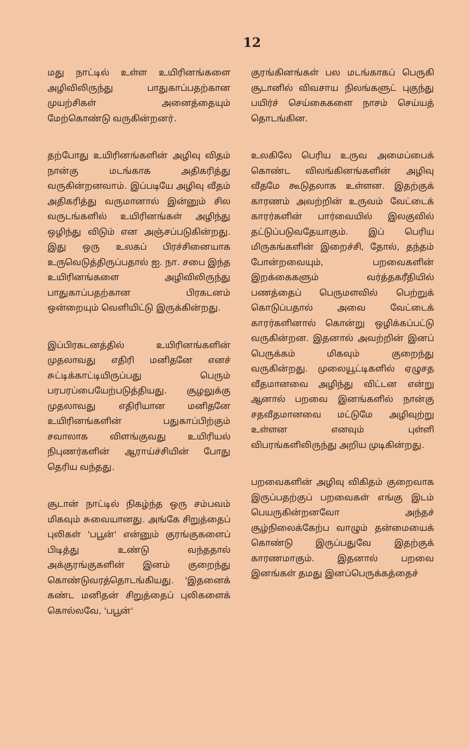12
மது நாட்டில் உள்ள உயிரினங்களை அழிவிலிருந்து பாதுகாப்பதற்கான முயற்சிகள் அனைத்தையும் மேற்கொண்டு வருகின்றனர்.
தற்போது உயிரினங்களின் அழிவு விதம் நான்கு மடங்காக அதிகரித்து வருகின்றனவாம். இப்படியே அழிவு வீதம் அதிகரித்து வருமானால் இன்னும் சில வருடங்களில் உயிரினங்கள் அழிந்து ஒழிந்து விடும் என அஞ்சப்படுகின்றது. இது ஒரு உலகப் பிரச்சினையாக உருவெடுத்திருப்பதால் ஐ. நா. சபை இந்த உயிரினங்களை அழிவிலிருந்து பாதுகாப்பதற்கான பிரகடனம் ஒன்றையும் வெளியிட்டு இருக்கின்றது.
இப்பிரகடனத்தில் உயிரினங்களின் முதலாவது எதிரி மனிதனே எனச் சுட்டிக்காட்டியிருப்பது பெரும் பரபரப்பையேற்படுத்தியது. சூழலுக்கு முதலாவது எதிரியான மனிதனே உயிரினங்களின் பதுகாப்பிற்கும் சவாலாக விளங்குவது உயிரியல் நிபுணர்களின் ஆராய்ச்சியின் போது தெரிய வந்தது.
சூடான் நாட்டில் நிகழ்ந்த ஒரு சம்பவம் மிகவும் சுவையானது. அங்கே சிறுத்தைப் புலிகள் 'பபூன்' என்னும் குரங்குகளைப் பிடித்து உண்டு வந்ததால் அக்குரங்குகளின் இனம் குறைந்து கொண்டுவரத்தொடங்கியது. 'இதனைக் கண்ட மனிதன் சிறுத்தைப் புலிகளைக் கொல்லவே, 'பபூன்'
குரங்கினங்கள் பல மடங்காகப் பெருகி சூடானில் விவசாய நிலங்களுட் புகுந்து பயிர்ச் செய்கைகளை நாசம் செய்யத் தொடங்கின.
உலகிலே பெரிய உருவ அமைப்பைக் கொண்ட விலங்கினங்களின் அழிவு வீதமே கூடுதலாக உள்ளன. இதற்குக் காரணம் அவற்றின் உருவம் வேட்டைக் காரர்களின் பார்வையில் இலகுவில் தட்டுப்படுவதேயாகும். இப் பெரிய மிருகங்களின் இறைச்சி, தோல், தந்தம் போன்றவையும், பறவைகளின் இறக்கைகளும் வர்த்தகரீதியில் பணத்தைப் பெருமளவில் பெற்றுக் கொடுப்பதால் அவை வேட்டைக் காரர்களினால் கொன்று ஒழிக்கப்பட்டு வருகின்றன. இதனால் அவற்றின் இனப் பெருக்கம் மிகவும் குறைந்து வருகின்றது. முலையூட்டிகளில் ஏழுசத வீதமானவை அழிந்து விட்டன என்று ஆனால் பறவை இனங்களில் நான்கு சதவீதமானவை மட்டுமே அழிவுற்று உள்ளன எனவும் புள்ளி விபரங்களிலிருந்து அறிய முடிகின்றது.
பறவைகளின் அழிவு விகிதம் குறைவாக இருப்பதற்குப் பறவைகள் எங்கு இடம் பெயருகின்றனவோ அந்தச் சூழ்நிலைக்கேற்ப வாழும் தன்மையைக் கொண்டு இருப்பதுவே இதற்குக் காரணமாகும். இதனால் பறவை இனங்கள் தமது இனப்பெருக்கத்தைச்